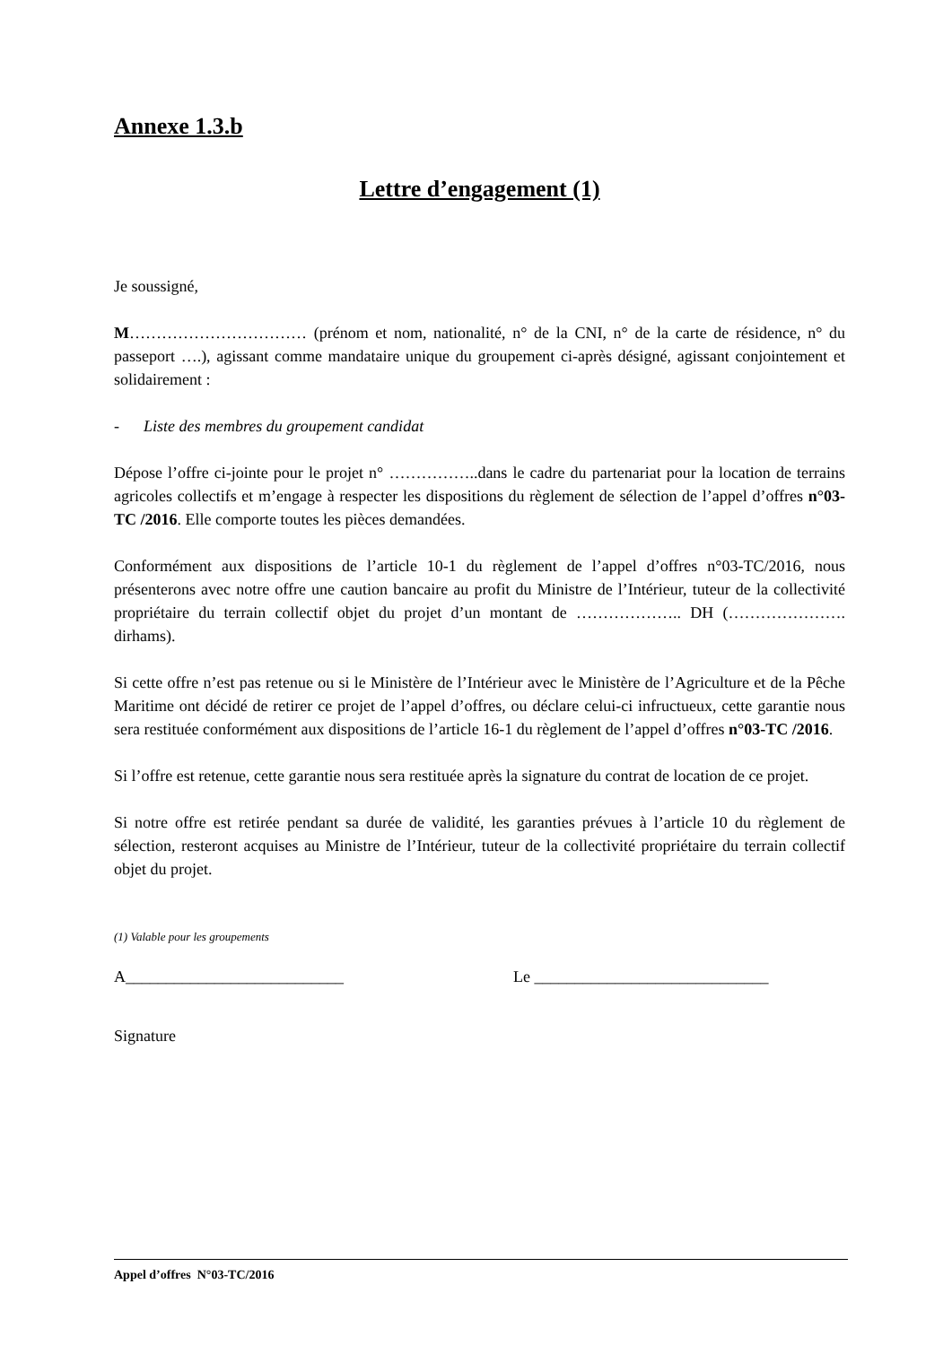Annexe 1.3.b
Lettre d’engagement (1)
Je soussigné,
M…………………………… (prénom et nom, nationalité, n° de la CNI, n° de la carte de résidence, n° du passeport ….), agissant comme mandataire unique du groupement ci-après désigné, agissant conjointement et solidairement :
- Liste des membres du groupement candidat
Dépose l’offre ci-jointe pour le projet n° ……………..dans le cadre du partenariat pour la location de terrains agricoles collectifs et m’engage à respecter les dispositions du règlement de sélection de l’appel d’offres n°03-TC /2016. Elle comporte toutes les pièces demandées.
Conformément aux dispositions de l’article 10-1 du règlement de l’appel d’offres n°03-TC/2016, nous présenterons avec notre offre une caution bancaire au profit du Ministre de l’Intérieur, tuteur de la collectivité propriétaire du terrain collectif objet du projet d’un montant de ……………….. DH (…………………. dirhams).
Si cette offre n’est pas retenue ou si le Ministère de l’Intérieur avec le Ministère de l’Agriculture et de la Pêche Maritime ont décidé de retirer ce projet de l’appel d’offres, ou déclare celui-ci infructueux, cette garantie nous sera restituée conformément aux dispositions de l’article 16-1 du règlement de l’appel d’offres n°03-TC /2016.
Si l’offre est retenue, cette garantie nous sera restituée après la signature du contrat de location de ce projet.
Si notre offre est retirée pendant sa durée de validité, les garanties prévues à l’article 10 du règlement de sélection, resteront acquises au Ministre de l’Intérieur, tuteur de la collectivité propriétaire du terrain collectif objet du projet.
(1) Valable pour les groupements
A___________________________ Le _____________________________
Signature
Appel d’offres N°03-TC/2016